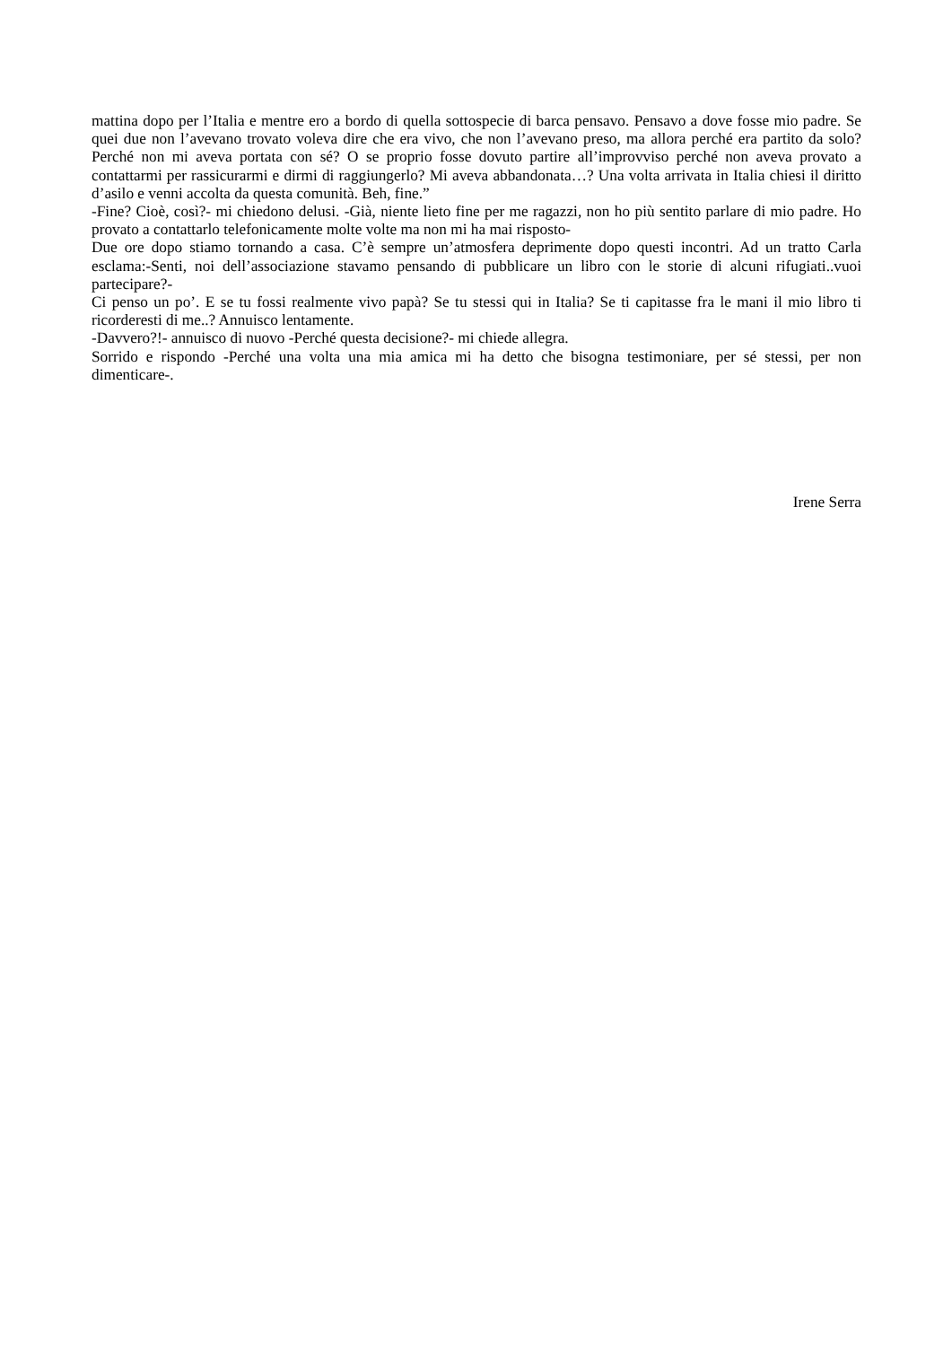mattina dopo per l’Italia e mentre ero a bordo di quella sottospecie di barca pensavo. Pensavo a dove fosse mio padre. Se quei due non l’avevano trovato voleva dire che era vivo, che non l’avevano preso, ma allora perché era partito da solo? Perché non mi aveva portata con sé? O se proprio fosse dovuto partire all’improvviso perché non aveva provato a contattarmi per rassicurarmi e dirmi di raggiungerlo? Mi aveva abbandonata…? Una volta arrivata in Italia chiesi il diritto d’asilo e venni accolta da questa comunità. Beh, fine.”
-Fine? Cioè, così?- mi chiedono delusi. -Già, niente lieto fine per me ragazzi, non ho più sentito parlare di mio padre. Ho provato a contattarlo telefonicamente molte volte ma non mi ha mai risposto-
Due ore dopo stiamo tornando a casa. C’è sempre un’atmosfera deprimente dopo questi incontri. Ad un tratto Carla esclama:-Senti, noi dell’associazione stavamo pensando di pubblicare un libro con le storie di alcuni rifugiati..vuoi partecipare?-
Ci penso un po’. E se tu fossi realmente vivo papà? Se tu stessi qui in Italia? Se ti capitasse fra le mani il mio libro ti ricorderesti di me..? Annuisco lentamente.
-Davvero?!- annuisco di nuovo -Perché questa decisione?- mi chiede allegra.
Sorrido e rispondo -Perché una volta una mia amica mi ha detto che bisogna testimoniare, per sé stessi, per non dimenticare-.
Irene Serra